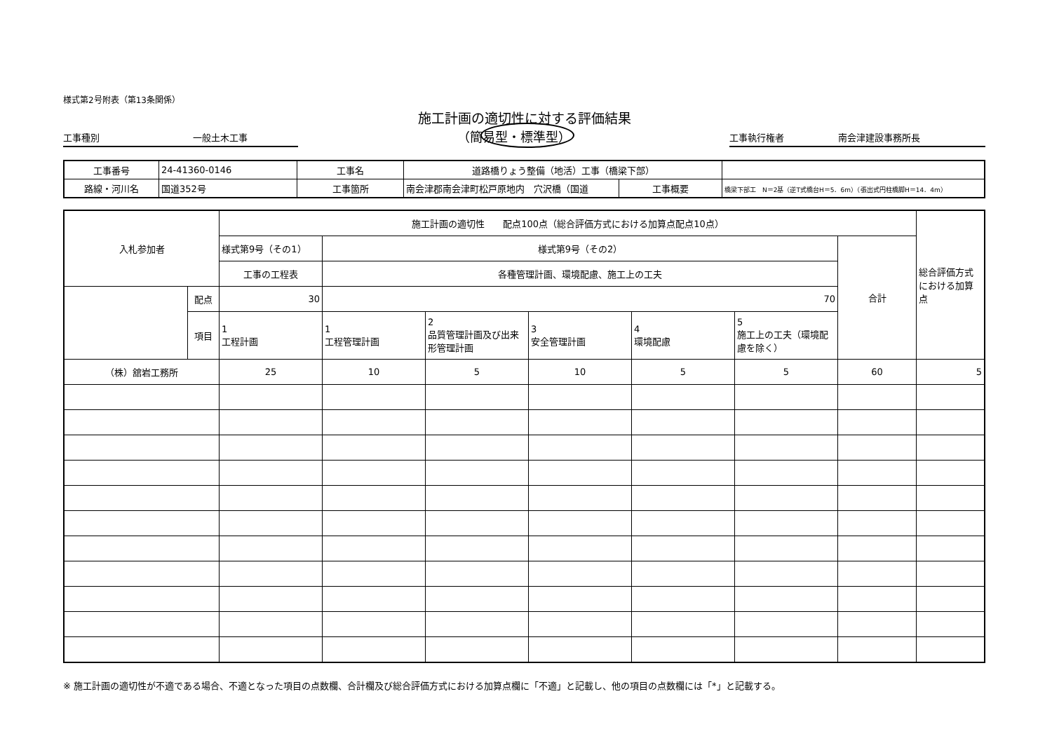様式第2号附表（第13条関係）
施工計画の適切性に対する評価結果
工事種別 一般土木工事
（簡易型・標準型）
工事執行権者 南会津建設事務所長
| 工事番号 | 24-41360-0146 | 工事名 | 道路橋りょう整備（地活）工事（橋梁下部） | | |
| 路線・河川名 | 国道352号 | 工事箇所 | 南会津郡南会津町松戸原地内 穴沢橋（国道 | 工事概要 | 橋梁下部工 N＝2基（逆T式橋台H＝5．6m）（張出式円柱橋脚H＝14．4m） |
| 入札参加者 | | 施工計画の適切性 配点100点（総合評価方式における加算点配点10点） | | | | | | | 総合評価方式における加算点 |
| | | 様式第9号（その1） | 様式第9号（その2） | | | | | 合計 | |
| | | 工事の工程表 | 各種管理計画、環境配慮、施工上の工夫 | | | | | | |
| | 配点 | 30 | 70 | | | | | | |
| | 項目 | 1 工程計画 | 1 工程管理計画 | 2 品質管理計画及び出来形管理計画 | 3 安全管理計画 | 4 環境配慮 | 5 施工上の工夫（環境配慮を除く） | | |
| （株）舘岩工務所 | | 25 | 10 | 5 | 10 | 5 | 5 | 60 | 5 |
※ 施工計画の適切性が不適である場合、不適となった項目の点数欄、合計欄及び総合評価方式における加算点欄に「不適」と記載し、他の項目の点数欄には「*」と記載する。